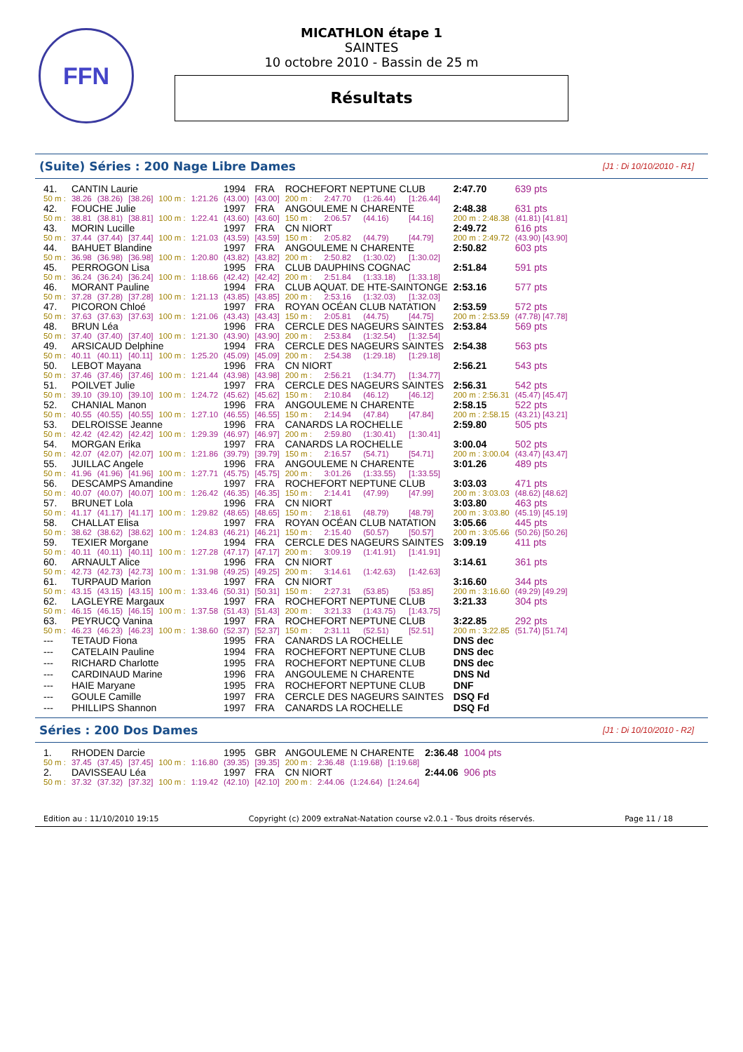FFN
MICATHLON étape 1
SAINTES
10 octobre 2010 - Bassin de 25 m
Résultats
(Suite) Séries : 200 Nage Libre Dames [J1 : Di 10/10/2010 - R1]
| 41. | CANTIN Laurie | | | | | 1994 | FRA | ROCHEFORT NEPTUNE CLUB | | | | 2:47.70 | 639 pts |
| 50 m : | 38.26 | (38.26) | [38.26] | 100 m : | 1:21.26 | (43.00) | [43.00] | 200 m : | 2:47.70 | (1:26.44) | [1:26.44] | | |
| 42. | FOUCHE Julie | | | | | 1997 | FRA | ANGOULEME N CHARENTE | | | | 2:48.38 | 631 pts |
| 50 m : | 38.81 | (38.81) | [38.81] | 100 m : | 1:22.41 | (43.60) | [43.60] | 150 m : | 2:06.57 | (44.16) | [44.16] | 200 m : 2:48.38 | (41.81) [41.81] |
| 43. | MORIN Lucille | | | | | 1997 | FRA | CN NIORT | | | | 2:49.72 | 616 pts |
| 50 m : | 37.44 | (37.44) | [37.44] | 100 m : | 1:21.03 | (43.59) | [43.59] | 150 m : | 2:05.82 | (44.79) | [44.79] | 200 m : 2:49.72 | (43.90) [43.90] |
| 44. | BAHUET Blandine | | | | | 1997 | FRA | ANGOULEME N CHARENTE | | | | 2:50.82 | 603 pts |
| 50 m : | 36.98 | (36.98) | [36.98] | 100 m : | 1:20.80 | (43.82) | [43.82] | 200 m : | 2:50.82 | (1:30.02) | [1:30.02] | | |
| 45. | PERROGON Lisa | | | | | 1995 | FRA | CLUB DAUPHINS COGNAC | | | | 2:51.84 | 591 pts |
| 50 m : | 36.24 | (36.24) | [36.24] | 100 m : | 1:18.66 | (42.42) | [42.42] | 200 m : | 2:51.84 | (1:33.18) | [1:33.18] | | |
| 46. | MORANT Pauline | | | | | 1994 | FRA | CLUB AQUAT. DE HTE-SAINTONGE | | | | 2:53.16 | 577 pts |
| 50 m : | 37.28 | (37.28) | [37.28] | 100 m : | 1:21.13 | (43.85) | [43.85] | 200 m : | 2:53.16 | (1:32.03) | [1:32.03] | | |
| 47. | PICORON Chloé | | | | | 1997 | FRA | ROYAN OCÉAN CLUB NATATION | | | | 2:53.59 | 572 pts |
| 50 m : | 37.63 | (37.63) | [37.63] | 100 m : | 1:21.06 | (43.43) | [43.43] | 150 m : | 2:05.81 | (44.75) | [44.75] | 200 m : 2:53.59 | (47.78) [47.78] |
| 48. | BRUN Léa | | | | | 1996 | FRA | CERCLE DES NAGEURS SAINTES | | | | 2:53.84 | 569 pts |
| 50 m : | 37.40 | (37.40) | [37.40] | 100 m : | 1:21.30 | (43.90) | [43.90] | 200 m : | 2:53.84 | (1:32.54) | [1:32.54] | | |
| 49. | ARSICAUD Delphine | | | | | 1994 | FRA | CERCLE DES NAGEURS SAINTES | | | | 2:54.38 | 563 pts |
| 50 m : | 40.11 | (40.11) | [40.11] | 100 m : | 1:25.20 | (45.09) | [45.09] | 200 m : | 2:54.38 | (1:29.18) | [1:29.18] | | |
| 50. | LEBOT Mayana | | | | | 1996 | FRA | CN NIORT | | | | 2:56.21 | 543 pts |
| 50 m : | 37.46 | (37.46) | [37.46] | 100 m : | 1:21.44 | (43.98) | [43.98] | 200 m : | 2:56.21 | (1:34.77) | [1:34.77] | | |
| 51. | POILVET Julie | | | | | 1997 | FRA | CERCLE DES NAGEURS SAINTES | | | | 2:56.31 | 542 pts |
| 50 m : | 39.10 | (39.10) | [39.10] | 100 m : | 1:24.72 | (45.62) | [45.62] | 150 m : | 2:10.84 | (46.12) | [46.12] | 200 m : 2:56.31 | (45.47) [45.47] |
| 52. | CHANIAL Manon | | | | | 1996 | FRA | ANGOULEME N CHARENTE | | | | 2:58.15 | 522 pts |
| 50 m : | 40.55 | (40.55) | [40.55] | 100 m : | 1:27.10 | (46.55) | [46.55] | 150 m : | 2:14.94 | (47.84) | [47.84] | 200 m : 2:58.15 | (43.21) [43.21] |
| 53. | DELROISSE Jeanne | | | | | 1996 | FRA | CANARDS LA ROCHELLE | | | | 2:59.80 | 505 pts |
| 50 m : | 42.42 | (42.42) | [42.42] | 100 m : | 1:29.39 | (46.97) | [46.97] | 200 m : | 2:59.80 | (1:30.41) | [1:30.41] | | |
| 54. | MORGAN Erika | | | | | 1997 | FRA | CANARDS LA ROCHELLE | | | | 3:00.04 | 502 pts |
| 50 m : | 42.07 | (42.07) | [42.07] | 100 m : | 1:21.86 | (39.79) | [39.79] | 150 m : | 2:16.57 | (54.71) | [54.71] | 200 m : 3:00.04 | (43.47) [43.47] |
| 55. | JUILLAC Angele | | | | | 1996 | FRA | ANGOULEME N CHARENTE | | | | 3:01.26 | 489 pts |
| 50 m : | 41.96 | (41.96) | [41.96] | 100 m : | 1:27.71 | (45.75) | [45.75] | 200 m : | 3:01.26 | (1:33.55) | [1:33.55] | | |
| 56. | DESCAMPS Amandine | | | | | 1997 | FRA | ROCHEFORT NEPTUNE CLUB | | | | 3:03.03 | 471 pts |
| 50 m : | 40.07 | (40.07) | [40.07] | 100 m : | 1:26.42 | (46.35) | [46.35] | 150 m : | 2:14.41 | (47.99) | [47.99] | 200 m : 3:03.03 | (48.62) [48.62] |
| 57. | BRUNET Lola | | | | | 1996 | FRA | CN NIORT | | | | 3:03.80 | 463 pts |
| 50 m : | 41.17 | (41.17) | [41.17] | 100 m : | 1:29.82 | (48.65) | [48.65] | 150 m : | 2:18.61 | (48.79) | [48.79] | 200 m : 3:03.80 | (45.19) [45.19] |
| 58. | CHALLAT Elisa | | | | | 1997 | FRA | ROYAN OCÉAN CLUB NATATION | | | | 3:05.66 | 445 pts |
| 50 m : | 38.62 | (38.62) | [38.62] | 100 m : | 1:24.83 | (46.21) | [46.21] | 150 m : | 2:15.40 | (50.57) | [50.57] | 200 m : 3:05.66 | (50.26) [50.26] |
| 59. | TEXIER Morgane | | | | | 1994 | FRA | CERCLE DES NAGEURS SAINTES | | | | 3:09.19 | 411 pts |
| 50 m : | 40.11 | (40.11) | [40.11] | 100 m : | 1:27.28 | (47.17) | [47.17] | 200 m : | 3:09.19 | (1:41.91) | [1:41.91] | | |
| 60. | ARNAULT Alice | | | | | 1996 | FRA | CN NIORT | | | | 3:14.61 | 361 pts |
| 50 m : | 42.73 | (42.73) | [42.73] | 100 m : | 1:31.98 | (49.25) | [49.25] | 200 m : | 3:14.61 | (1:42.63) | [1:42.63] | | |
| 61. | TURPAUD Marion | | | | | 1997 | FRA | CN NIORT | | | | 3:16.60 | 344 pts |
| 50 m : | 43.15 | (43.15) | [43.15] | 100 m : | 1:33.46 | (50.31) | [50.31] | 150 m : | 2:27.31 | (53.85) | [53.85] | 200 m : 3:16.60 | (49.29) [49.29] |
| 62. | LAGLEYRE Margaux | | | | | 1997 | FRA | ROCHEFORT NEPTUNE CLUB | | | | 3:21.33 | 304 pts |
| 50 m : | 46.15 | (46.15) | [46.15] | 100 m : | 1:37.58 | (51.43) | [51.43] | 200 m : | 3:21.33 | (1:43.75) | [1:43.75] | | |
| 63. | PEYRUCQ Vanina | | | | | 1997 | FRA | ROCHEFORT NEPTUNE CLUB | | | | 3:22.85 | 292 pts |
| 50 m : | 46.23 | (46.23) | [46.23] | 100 m : | 1:38.60 | (52.37) | [52.37] | 150 m : | 2:31.11 | (52.51) | [52.51] | 200 m : 3:22.85 | (51.74) [51.74] |
| --- | TETAUD Fiona | | | | | 1995 | FRA | CANARDS LA ROCHELLE | | | | DNS dec | |
| --- | CATELAIN Pauline | | | | | 1994 | FRA | ROCHEFORT NEPTUNE CLUB | | | | DNS dec | |
| --- | RICHARD Charlotte | | | | | 1995 | FRA | ROCHEFORT NEPTUNE CLUB | | | | DNS dec | |
| --- | CARDINAUD Marine | | | | | 1996 | FRA | ANGOULEME N CHARENTE | | | | DNS Nd | |
| --- | HAIE Maryane | | | | | 1995 | FRA | ROCHEFORT NEPTUNE CLUB | | | | DNF | |
| --- | GOULE Camille | | | | | 1997 | FRA | CERCLE DES NAGEURS SAINTES | | | | DSQ Fd | |
| --- | PHILLIPS Shannon | | | | | 1997 | FRA | CANARDS LA ROCHELLE | | | | DSQ Fd | |
Séries : 200 Dos Dames [J1 : Di 10/10/2010 - R2]
| 1. | RHODEN Darcie | | | | | 1995 | GBR | ANGOULEME N CHARENTE | | | | 2:36.48 | 1004 pts |
| 50 m : | 37.45 | (37.45) | [37.45] | 100 m : | 1:16.80 | (39.35) | [39.35] | 200 m : | 2:36.48 | (1:19.68) | [1:19.68] | | |
| 2. | DAVISSEAU Léa | | | | | 1997 | FRA | CN NIORT | | | | 2:44.06 | 906 pts |
| 50 m : | 37.32 | (37.32) | [37.32] | 100 m : | 1:19.42 | (42.10) | [42.10] | 200 m : | 2:44.06 | (1:24.64) | [1:24.64] | | |
Edition au : 11/10/2010 19:15 Copyright (c) 2009 extraNat-Natation course v2.0.1 - Tous droits réservés. Page 11 / 18